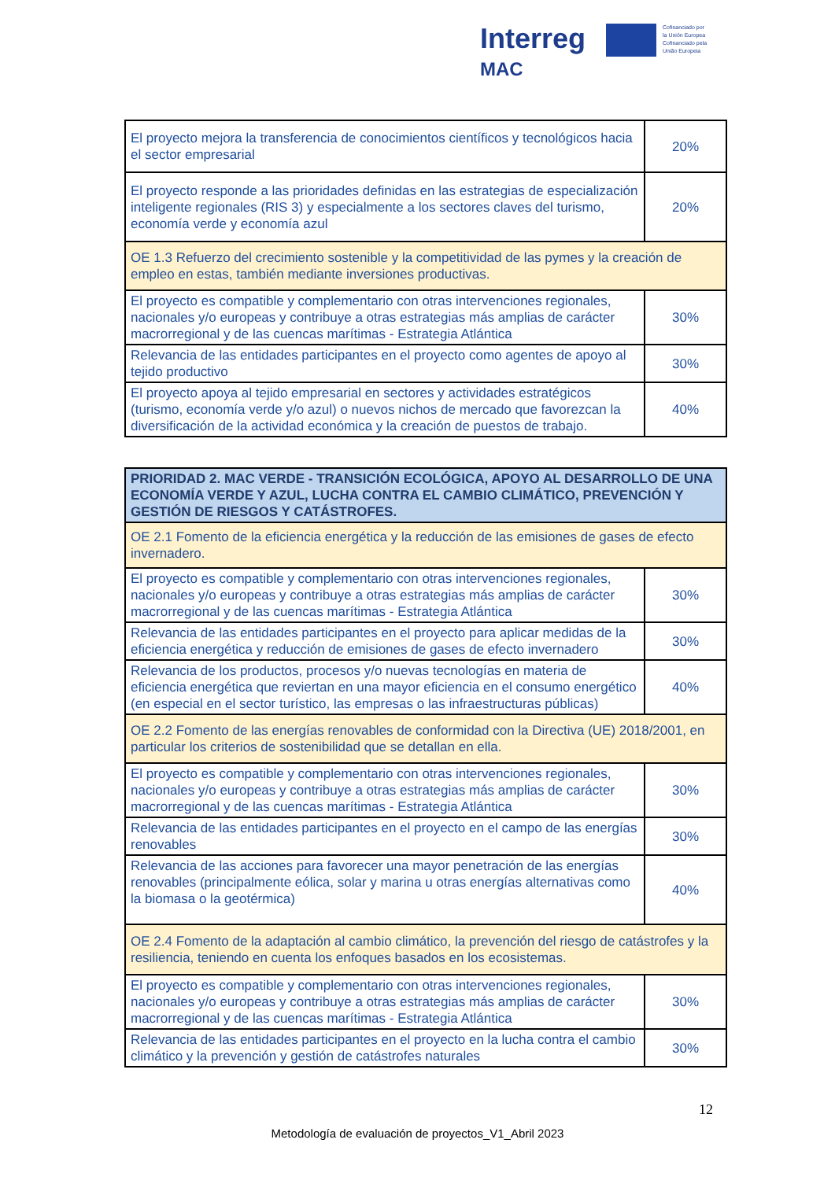Interreg
MAC
Cofinanciado por
la Unión Europea
Cofinanciado pela
União Europeia
| El proyecto mejora la transferencia de conocimientos científicos y tecnológicos hacia el sector empresarial | 20% |
| El proyecto responde a las prioridades definidas en las estrategias de especialización inteligente regionales (RIS 3) y especialmente a los sectores claves del turismo, economía verde y economía azul | 20% |
| OE 1.3 Refuerzo del crecimiento sostenible y la competitividad de las pymes y la creación de empleo en estas, también mediante inversiones productivas. | |
| El proyecto es compatible y complementario con otras intervenciones regionales, nacionales y/o europeas y contribuye a otras estrategias más amplias de carácter macrorregional y de las cuencas marítimas - Estrategia Atlántica | 30% |
| Relevancia de las entidades participantes en el proyecto como agentes de apoyo al tejido productivo | 30% |
| El proyecto apoya al tejido empresarial en sectores y actividades estratégicos (turismo, economía verde y/o azul) o nuevos nichos de mercado que favorezcan la diversificación de la actividad económica y la creación de puestos de trabajo. | 40% |
| PRIORIDAD 2. MAC VERDE - TRANSICIÓN ECOLÓGICA, APOYO AL DESARROLLO DE UNA ECONOMÍA VERDE Y AZUL, LUCHA CONTRA EL CAMBIO CLIMÁTICO, PREVENCIÓN Y GESTIÓN DE RIESGOS Y CATÁSTROFES. | |
| OE 2.1 Fomento de la eficiencia energética y la reducción de las emisiones de gases de efecto invernadero. | |
| El proyecto es compatible y complementario con otras intervenciones regionales, nacionales y/o europeas y contribuye a otras estrategias más amplias de carácter macrorregional y de las cuencas marítimas - Estrategia Atlántica | 30% |
| Relevancia de las entidades participantes en el proyecto para aplicar medidas de la eficiencia energética y reducción de emisiones de gases de efecto invernadero | 30% |
| Relevancia de los productos, procesos y/o nuevas tecnologías en materia de eficiencia energética que reviertan en una mayor eficiencia en el consumo energético (en especial en el sector turístico, las empresas o las infraestructuras públicas) | 40% |
| OE 2.2 Fomento de las energías renovables de conformidad con la Directiva (UE) 2018/2001, en particular los criterios de sostenibilidad que se detallan en ella. | |
| El proyecto es compatible y complementario con otras intervenciones regionales, nacionales y/o europeas y contribuye a otras estrategias más amplias de carácter macrorregional y de las cuencas marítimas - Estrategia Atlántica | 30% |
| Relevancia de las entidades participantes en el proyecto en el campo de las energías renovables | 30% |
| Relevancia de las acciones para favorecer una mayor penetración de las energías renovables (principalmente eólica, solar y marina u otras energías alternativas como la biomasa o la geotérmica) | 40% |
| OE 2.4 Fomento de la adaptación al cambio climático, la prevención del riesgo de catástrofes y la resiliencia, teniendo en cuenta los enfoques basados en los ecosistemas. | |
| El proyecto es compatible y complementario con otras intervenciones regionales, nacionales y/o europeas y contribuye a otras estrategias más amplias de carácter macrorregional y de las cuencas marítimas - Estrategia Atlántica | 30% |
| Relevancia de las entidades participantes en el proyecto en la lucha contra el cambio climático y la prevención y gestión de catástrofes naturales | 30% |
12
Metodología de evaluación de proyectos_V1_Abril 2023